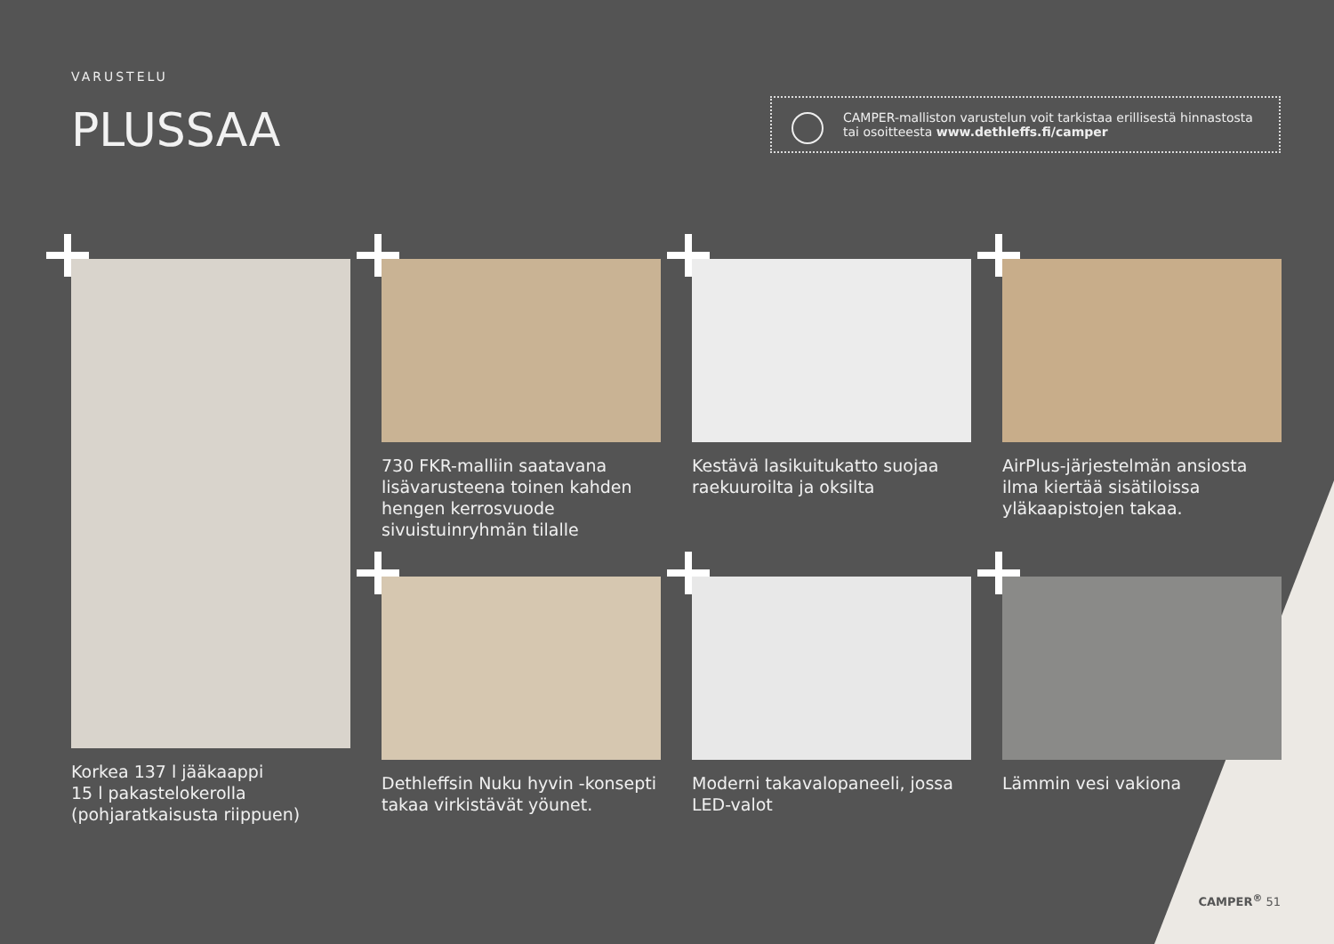VARUSTELU
PLUSSAA
CAMPER-malliston varustelun voit tarkistaa erillisestä hinnastosta tai osoitteesta www.dethleffs.fi/camper
Korkea 137 l jääkaappi
15 l pakastelokerolla (pohjaratkaisus­ta riippuen)
730 FKR-malliin saatavana lisävarus­teena toinen kahden hengen kerros­vuode sivuistuinryhmän tilalle
Kestävä lasikuitukatto suojaa raekuu­roilta ja oksilta
AirPlus-järjestelmän ansiosta ilma kiertää sisätiloissa yläkaapistojen takaa.
Dethleffsin Nuku hyvin -konsepti takaa virkistävät yöunet.
Moderni takavalopaneeli, jossa LED-valot
Lämmin vesi vakiona
CAMPER<sup>®</sup> 51